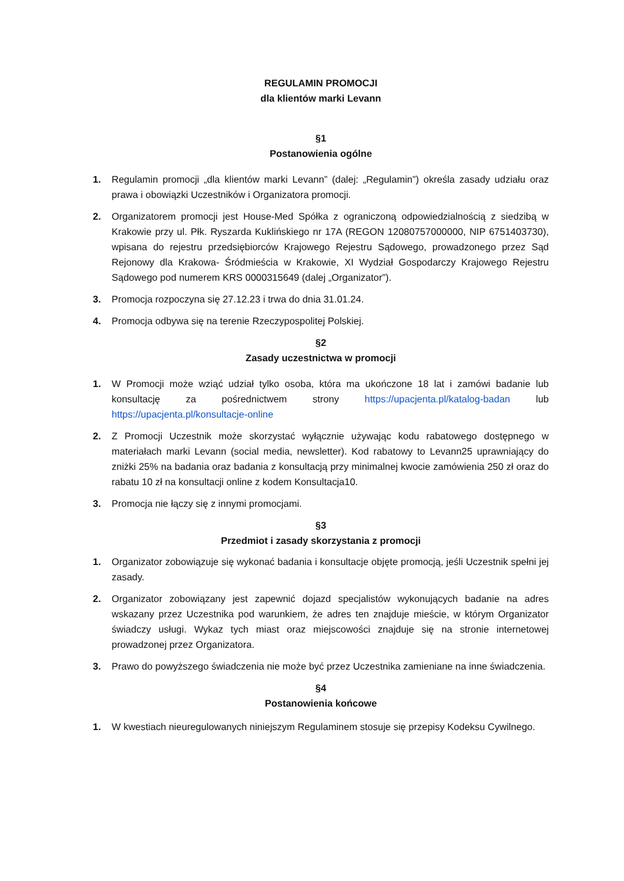REGULAMIN PROMOCJI
dla klientów marki Levann
§1
Postanowienia ogólne
1. Regulamin promocji „dla klientów marki Levann” (dalej: „Regulamin”) określa zasady udziału oraz prawa i obowiązki Uczestników i Organizatora promocji.
2. Organizatorem promocji jest House-Med Spółka z ograniczoną odpowiedzialnością z siedzibą w Krakowie przy ul. Płk. Ryszarda Kuklińskiego nr 17A (REGON 12080757000000, NIP 6751403730), wpisana do rejestru przedsiębiorców Krajowego Rejestru Sądowego, prowadzonego przez Sąd Rejonowy dla Krakowa- Śródmieścia w Krakowie, XI Wydział Gospodarczy Krajowego Rejestru Sądowego pod numerem KRS 0000315649 (dalej „Organizator”).
3. Promocja rozpoczyna się 27.12.23 i trwa do dnia 31.01.24.
4. Promocja odbywa się na terenie Rzeczypospolitej Polskiej.
§2
Zasady uczestnictwa w promocji
1. W Promocji może wziąć udział tylko osoba, która ma ukończone 18 lat i zamówi badanie lub konsultację za pośrednictwem strony https://upacjenta.pl/katalog-badan lub https://upacjenta.pl/konsultacje-online
2. Z Promocji Uczestnik może skorzystać wyłącznie używając kodu rabatowego dostępnego w materiałach marki Levann (social media, newsletter). Kod rabatowy to Levann25 uprawniający do zniżki 25% na badania oraz badania z konsultacją przy minimalnej kwocie zamówienia 250 zł oraz do rabatu 10 zł na konsultacji online z kodem Konsultacja10.
3. Promocja nie łączy się z innymi promocjami.
§3
Przedmiot i zasady skorzystania z promocji
1. Organizator zobowiązuje się wykonać badania i konsultacje objęte promocją, jeśli Uczestnik spełni jej zasady.
2. Organizator zobowiązany jest zapewnić dojazd specjalistów wykonujących badanie na adres wskazany przez Uczestnika pod warunkiem, że adres ten znajduje mieście, w którym Organizator świadczy usługi. Wykaz tych miast oraz miejscowości znajduje się na stronie internetowej prowadzonej przez Organizatora.
3. Prawo do powyższego świadczenia nie może być przez Uczestnika zamieniane na inne świadczenia.
§4
Postanowienia końcowe
1. W kwestiach nieuregulowanych niniejszym Regulaminem stosuje się przepisy Kodeksu Cywilnego.